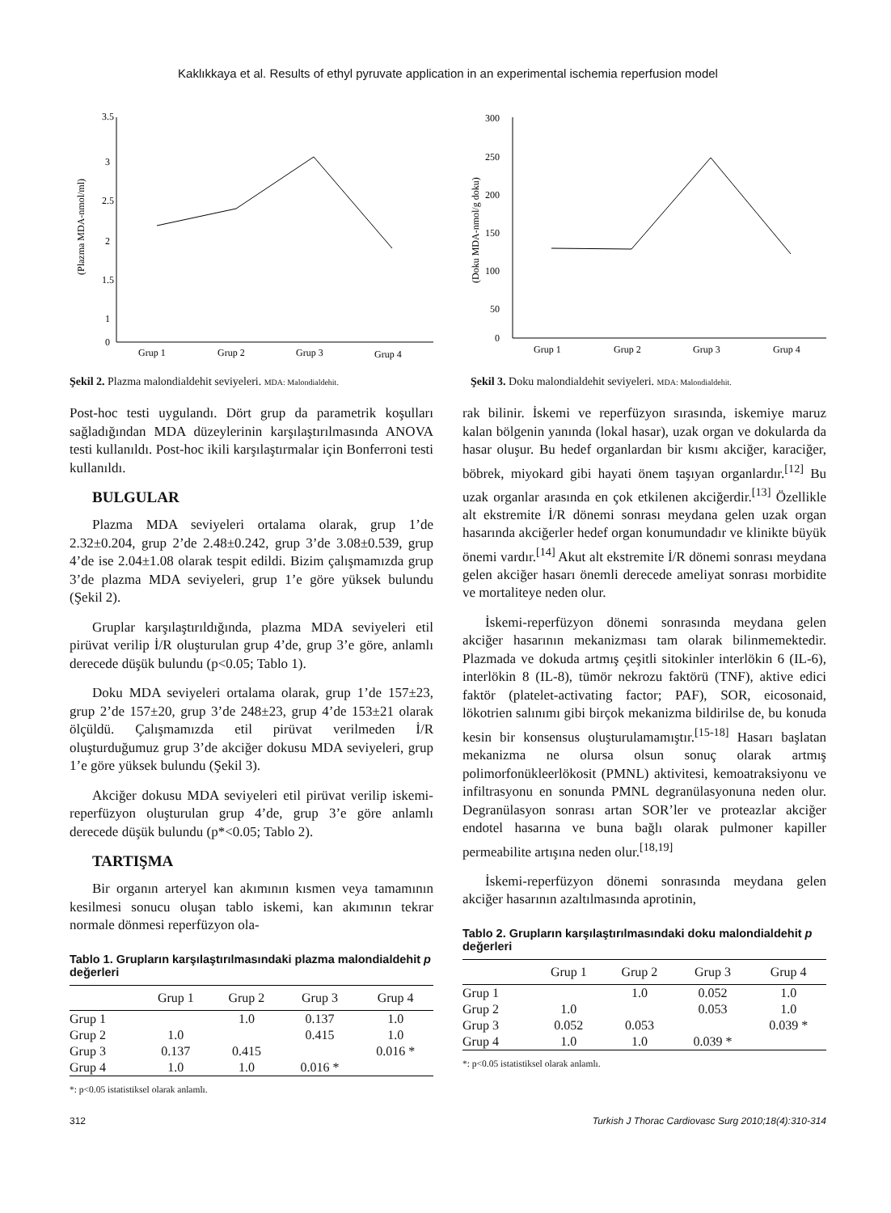Kaklıkkaya et al. Results of ethyl pyruvate application in an experimental ischemia reperfusion model
3.5
3
2.5
2
1.5
1
.
.
0
(Plazma MDA-nmol/ml)
Grup 1
Grup 2
Grup 3
Grup 4
Şekil 2. Plazma malondialdehit seviyeleri. MDA: Malondialdehit.
300
250
200
150
100
50
0
(Doku MDA-nmol/g doku)
Grup 1
Grup 2
Grup 3
Grup 4
Şekil 3. Doku malondialdehit seviyeleri. MDA: Malondialdehit.
Post-hoc testi uygulandı. Dört grup da parametrik koşulları sağladığından MDA düzeylerinin karşılaştırılmasında ANOVA testi kullanıldı. Post-hoc ikili karşılaştırmalar için Bonferroni testi kullanıldı.
BULGULAR
Plazma MDA seviyeleri ortalama olarak, grup 1’de 2.32±0.204, grup 2’de 2.48±0.242, grup 3’de 3.08±0.539, grup 4’de ise 2.04±1.08 olarak tespit edildi. Bizim çalışmamızda grup 3’de plazma MDA seviyeleri, grup 1’e göre yüksek bulundu (Şekil 2).
Gruplar karşılaştırıldığında, plazma MDA seviyeleri etil pirüvat verilip İ/R oluşturulan grup 4’de, grup 3’e göre, anlamlı derecede düşük bulundu (p<0.05; Tablo 1).
Doku MDA seviyeleri ortalama olarak, grup 1’de 157±23, grup 2’de 157±20, grup 3’de 248±23, grup 4’de 153±21 olarak ölçüldü. Çalışmamızda etil pirüvat verilmeden İ/R oluşturduğumuz grup 3’de akciğer dokusu MDA seviyeleri, grup 1’e göre yüksek bulundu (Şekil 3).
Akciğer dokusu MDA seviyeleri etil pirüvat verilip iskemi-reperfüzyon oluşturulan grup 4’de, grup 3’e göre anlamlı derecede düşük bulundu (p*<0.05; Tablo 2).
TARTIŞMA
Bir organın arteryel kan akımının kısmen veya tamamının kesilmesi sonucu oluşan tablo iskemi, kan akımının tekrar normale dönmesi reperfüzyon ola-
Tablo 1. Grupların karşılaştırılmasındaki plazma malondialdehit p değerleri
| | Grup 1 | Grup 2 | Grup 3 | Grup 4 |
| --- | --- | --- | --- | --- |
| Grup 1 | | 1.0 | 0.137 | 1.0 |
| Grup 2 | 1.0 | | 0.415 | 1.0 |
| Grup 3 | 0.137 | 0.415 | | 0.016 * |
| Grup 4 | 1.0 | 1.0 | 0.016 * | |
*: p<0.05 istatistiksel olarak anlamlı.
rak bilinir. İskemi ve reperfüzyon sırasında, iskemiye maruz kalan bölgenin yanında (lokal hasar), uzak organ ve dokularda da hasar oluşur. Bu hedef organlardan bir kısmı akciğer, karaciğer, böbrek, miyokard gibi hayati önem taşıyan organlardır.<sup>[12]</sup> Bu uzak organlar arasında en çok etkilenen akciğerdir.<sup>[13]</sup> Özellikle alt ekstremite İ/R dönemi sonrası meydana gelen uzak organ hasarında akciğerler hedef organ konumundadır ve klinikte büyük önemi vardır.<sup>[14]</sup> Akut alt ekstremite İ/R dönemi sonrası meydana gelen akciğer hasarı önemli derecede ameliyat sonrası morbidite ve mortaliteye neden olur.
İskemi-reperfüzyon dönemi sonrasında meydana gelen akciğer hasarının mekanizması tam olarak bilinmemektedir. Plazmada ve dokuda artmış çeşitli sitokinler interlökin 6 (IL-6), interlökin 8 (IL-8), tümör nekrozu faktörü (TNF), aktive edici faktör (platelet-activating factor; PAF), SOR, eicosonaid, lökotrien salınımı gibi birçok mekanizma bildirilse de, bu konuda kesin bir konsensus oluşturulamamıştır.<sup>[15-18]</sup> Hasarı başlatan mekanizma ne olursa olsun sonuç olarak artmış polimorfonükleerlökosit (PMNL) aktivitesi, kemoatraksiyonu ve infiltrasyonu en sonunda PMNL degranülasyonuna neden olur. Degranülasyon sonrası artan SOR’ler ve proteazlar akciğer endotel hasarına ve buna bağlı olarak pulmoner kapiller permeabilite artışına neden olur.<sup>[18,19]</sup>
İskemi-reperfüzyon dönemi sonrasında meydana gelen akciğer hasarının azaltılmasında aprotinin,
Tablo 2. Grupların karşılaştırılmasındaki doku malondialdehit p değerleri
| | Grup 1 | Grup 2 | Grup 3 | Grup 4 |
| --- | --- | --- | --- | --- |
| Grup 1 | | 1.0 | 0.052 | 1.0 |
| Grup 2 | 1.0 | | 0.053 | 1.0 |
| Grup 3 | 0.052 | 0.053 | | 0.039 * |
| Grup 4 | 1.0 | 1.0 | 0.039 * | |
*: p<0.05 istatistiksel olarak anlamlı.
312 Turkish J Thorac Cardiovasc Surg 2010;18(4):310-314